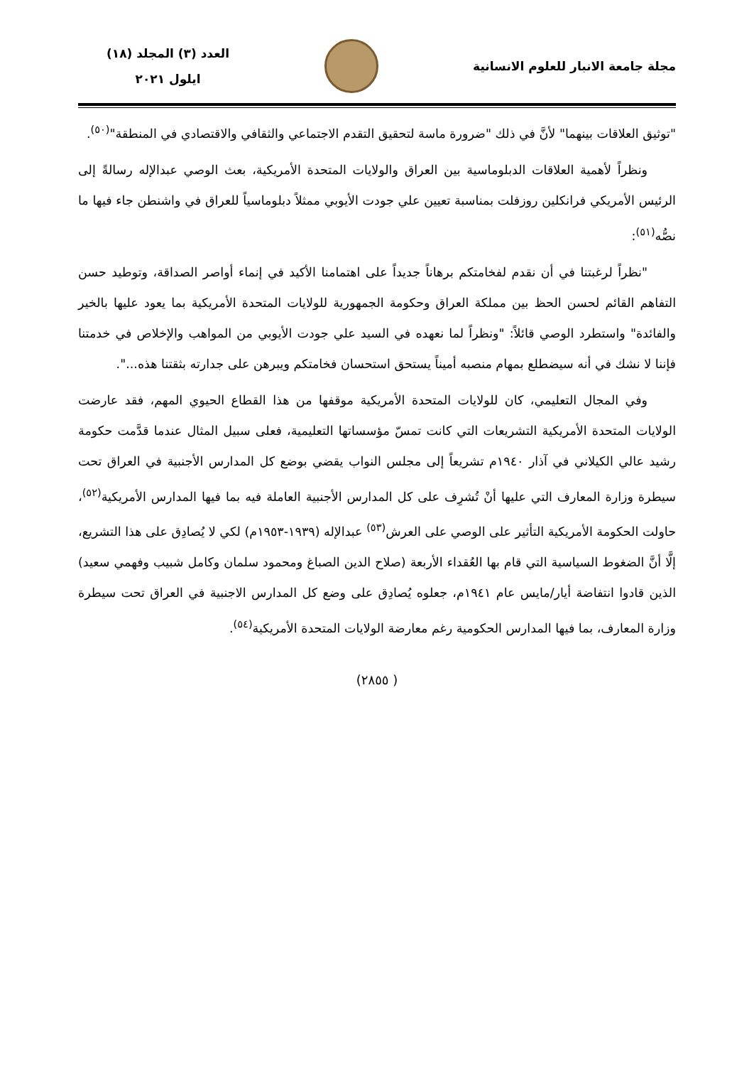مجلة جامعة الانبار للعلوم الانسانية
العدد (٣) المجلد (١٨)
ايلول ٢٠٢١
"توثيق العلاقات بينهما" لأنَّ في ذلك "ضرورة ماسة لتحقيق التقدم الاجتماعي والثقافي والاقتصادي في المنطقة"<sup>(٥٠)</sup>.
ونظراً لأهمية العلاقات الدبلوماسية بين العراق والولايات المتحدة الأمريكية، بعث الوصي عبدالإله رسالةً إلى الرئيس الأمريكي فرانكلين روزفلت بمناسبة تعيين علي جودت الأيوبي ممثلاً دبلوماسياً للعراق في واشنطن جاء فيها ما نصُّه<sup>(٥١)</sup>:
"نظراً لرغبتنا في أن نقدم لفخامتكم برهاناً جديداً على اهتمامنا الأكيد في إنماء أواصر الصداقة، وتوطيد حسن التفاهم القائم لحسن الحظ بين مملكة العراق وحكومة الجمهورية للولايات المتحدة الأمريكية بما يعود عليها بالخير والفائدة" واستطرد الوصي قائلاً: "ونظراً لما نعهده في السيد علي جودت الأيوبي من المواهب والإخلاص في خدمتنا فإننا لا نشك في أنه سيضطلع بمهام منصبه أميناً يستحق استحسان فخامتكم ويبرهن على جدارته بثقتنا هذه...".
وفي المجال التعليمي، كان للولايات المتحدة الأمريكية موقفها من هذا القطاع الحيوي المهم، فقد عارضت الولايات المتحدة الأمريكية التشريعات التي كانت تمسّ مؤسساتها التعليمية، فعلى سبيل المثال عندما قدَّمت حكومة رشيد عالي الكيلاني في آذار ١٩٤٠م تشريعاً إلى مجلس النواب يقضي بوضع كل المدارس الأجنبية في العراق تحت سيطرة وزارة المعارف التي عليها أنْ تُشرِف على كل المدارس الأجنبية العاملة فيه بما فيها المدارس الأمريكية<sup>(٥٢)</sup>، حاولت الحكومة الأمريكية التأثير على الوصي على العرش<sup>(٥٣)</sup> عبدالإله (١٩٣٩-١٩٥٣م) لكي لا يُصادِق على هذا التشريع، إلَّا أنَّ الضغوط السياسية التي قام بها العُقداء الأربعة (صلاح الدين الصباغ ومحمود سلمان وكامل شبيب وفهمي سعيد) الذين قادوا انتفاضة أيار/مايس عام ١٩٤١م، جعلوه يُصادِق على وضع كل المدارس الاجنبية في العراق تحت سيطرة وزارة المعارف، بما فيها المدارس الحكومية رغم معارضة الولايات المتحدة الأمريكية<sup>(٥٤)</sup>.
( ٢٨٥٥)